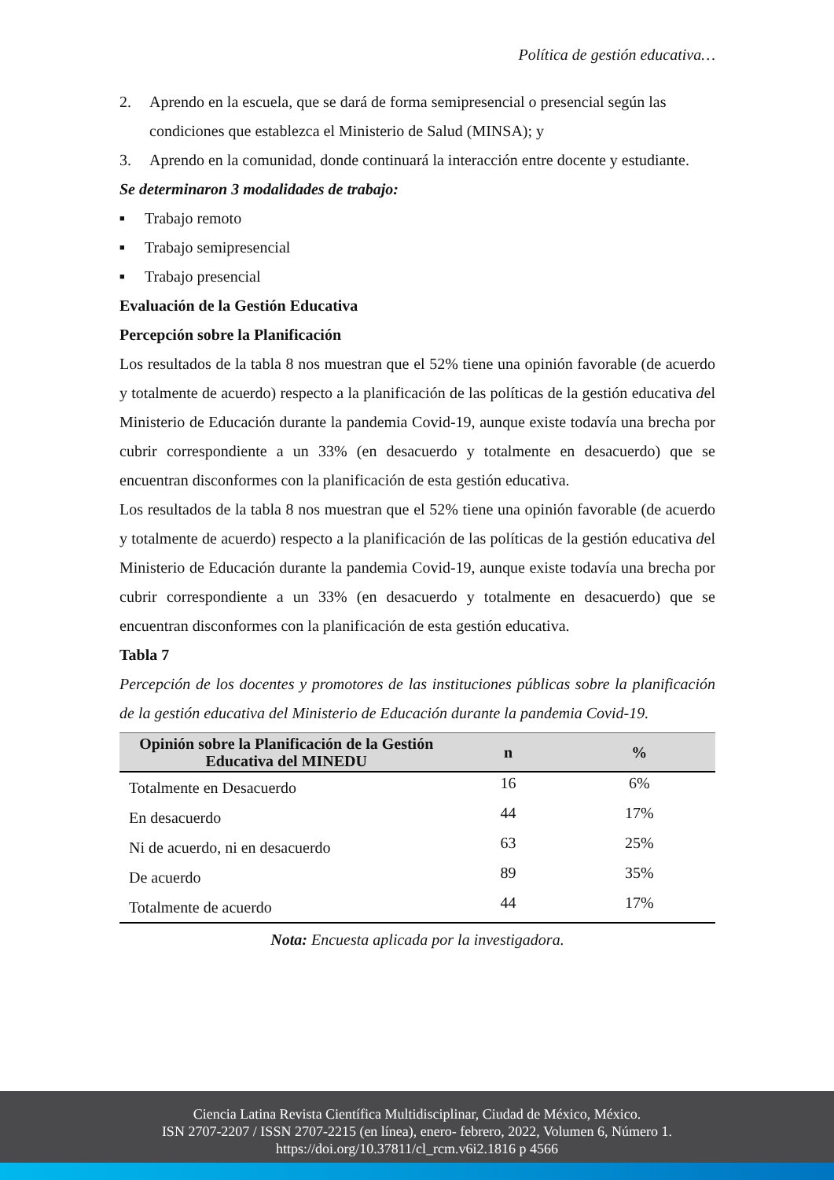Política de gestión educativa…
2. Aprendo en la escuela, que se dará de forma semipresencial o presencial según las condiciones que establezca el Ministerio de Salud (MINSA); y
3. Aprendo en la comunidad, donde continuará la interacción entre docente y estudiante.
Se determinaron 3 modalidades de trabajo:
■ Trabajo remoto
■ Trabajo semipresencial
■ Trabajo presencial
Evaluación de la Gestión Educativa
Percepción sobre la Planificación
Los resultados de la tabla 8 nos muestran que el 52% tiene una opinión favorable (de acuerdo y totalmente de acuerdo) respecto a la planificación de las políticas de la gestión educativa del Ministerio de Educación durante la pandemia Covid-19, aunque existe todavía una brecha por cubrir correspondiente a un 33% (en desacuerdo y totalmente en desacuerdo) que se encuentran disconformes con la planificación de esta gestión educativa.
Los resultados de la tabla 8 nos muestran que el 52% tiene una opinión favorable (de acuerdo y totalmente de acuerdo) respecto a la planificación de las políticas de la gestión educativa del Ministerio de Educación durante la pandemia Covid-19, aunque existe todavía una brecha por cubrir correspondiente a un 33% (en desacuerdo y totalmente en desacuerdo) que se encuentran disconformes con la planificación de esta gestión educativa.
Tabla 7
Percepción de los docentes y promotores de las instituciones públicas sobre la planificación de la gestión educativa del Ministerio de Educación durante la pandemia Covid-19.
| Opinión sobre la Planificación de la Gestión Educativa del MINEDU | n | % |
| --- | --- | --- |
| Totalmente en Desacuerdo | 16 | 6% |
| En desacuerdo | 44 | 17% |
| Ni de acuerdo, ni en desacuerdo | 63 | 25% |
| De acuerdo | 89 | 35% |
| Totalmente de acuerdo | 44 | 17% |
Nota: Encuesta aplicada por la investigadora.
Ciencia Latina Revista Científica Multidisciplinar, Ciudad de México, México.
ISN 2707-2207 / ISSN 2707-2215 (en línea), enero- febrero, 2022, Volumen 6, Número 1.
https://doi.org/10.37811/cl_rcm.v6i2.1816 p 4566